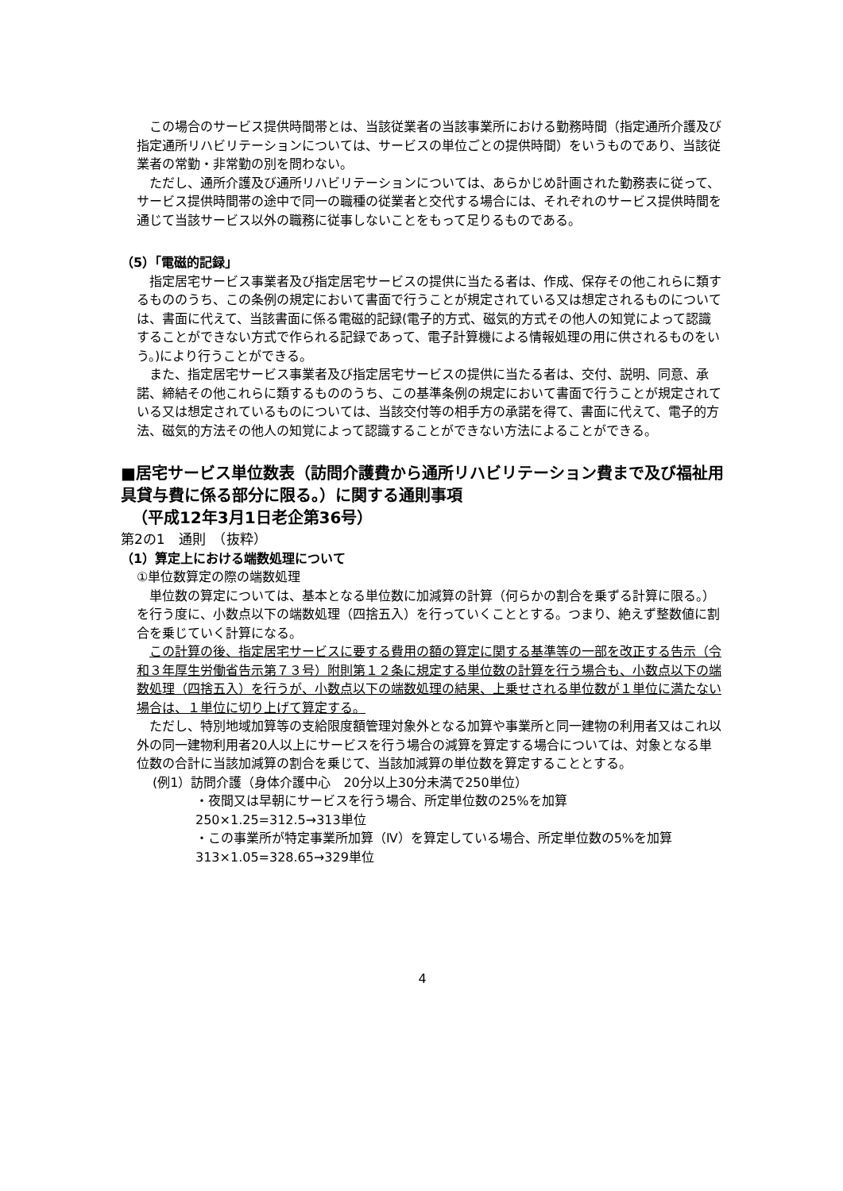この場合のサービス提供時間帯とは、当該従業者の当該事業所における勤務時間（指定通所介護及び指定通所リハビリテーションについては、サービスの単位ごとの提供時間）をいうものであり、当該従業者の常勤・非常勤の別を問わない。
ただし、通所介護及び通所リハビリテーションについては、あらかじめ計画された勤務表に従って、サービス提供時間帯の途中で同一の職種の従業者と交代する場合には、それぞれのサービス提供時間を通じて当該サービス以外の職務に従事しないことをもって足りるものである。
（5）「電磁的記録」
指定居宅サービス事業者及び指定居宅サービスの提供に当たる者は、作成、保存その他これらに類するもののうち、この条例の規定において書面で行うことが規定されている又は想定されるものについては、書面に代えて、当該書面に係る電磁的記録(電子的方式、磁気的方式その他人の知覚によって認識することができない方式で作られる記録であって、電子計算機による情報処理の用に供されるものをいう。)により行うことができる。
また、指定居宅サービス事業者及び指定居宅サービスの提供に当たる者は、交付、説明、同意、承諾、締結その他これらに類するもののうち、この基準条例の規定において書面で行うことが規定されている又は想定されているものについては、当該交付等の相手方の承諾を得て、書面に代えて、電子的方法、磁気的方法その他人の知覚によって認識することができない方法によることができる。
■居宅サービス単位数表（訪問介護費から通所リハビリテーション費まで及び福祉用具貸与費に係る部分に限る。）に関する通則事項
（平成12年3月1日老企第36号）
第2の1　通則　（抜粋）
（1）算定上における端数処理について
①単位数算定の際の端数処理
単位数の算定については、基本となる単位数に加減算の計算（何らかの割合を乗ずる計算に限る。）を行う度に、小数点以下の端数処理（四捨五入）を行っていくこととする。つまり、絶えず整数値に割合を乗じていく計算になる。
この計算の後、指定居宅サービスに要する費用の額の算定に関する基準等の一部を改正する告示（令和３年厚生労働省告示第７３号）附則第１２条に規定する単位数の計算を行う場合も、小数点以下の端数処理（四捨五入）を行うが、小数点以下の端数処理の結果、上乗せされる単位数が１単位に満たない場合は、１単位に切り上げて算定する。
ただし、特別地域加算等の支給限度額管理対象外となる加算や事業所と同一建物の利用者又はこれ以外の同一建物利用者20人以上にサービスを行う場合の減算を算定する場合については、対象となる単位数の合計に当該加減算の割合を乗じて、当該加減算の単位数を算定することとする。
(例1）訪問介護（身体介護中心　20分以上30分未満で250単位）
・夜間又は早朝にサービスを行う場合、所定単位数の25%を加算
250×1.25=312.5→313単位
・この事業所が特定事業所加算（Ⅳ）を算定している場合、所定単位数の5%を加算
313×1.05=328.65→329単位
4